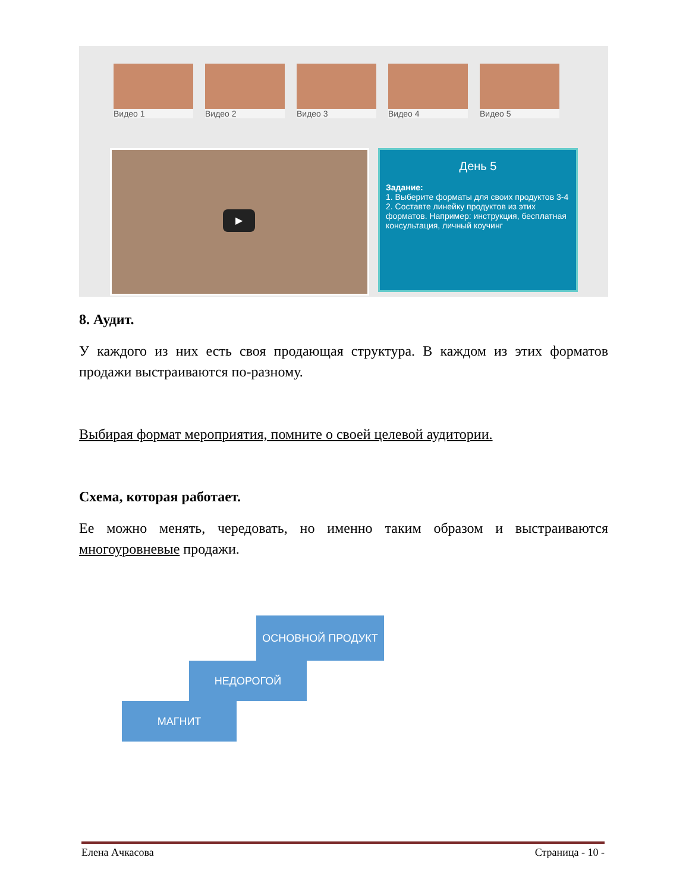Видео 1 Видео 2 Видео 3 Видео 4 Видео 5
▶
День 5
Задание:
1. Выберите форматы для своих продуктов 3-4
2. Составте линейку продуктов из этих форматов. Например: инструкция, бесплатная консультация, личный коучинг
8. Аудит.
У каждого из них есть своя продающая структура. В каждом из этих форматов продажи выстраиваются по-разному.
Выбирая формат мероприятия, помните о своей целевой аудитории.
Схема, которая работает.
Ее можно менять, чередовать, но именно таким образом и выстраиваются многоуровневые продажи.
ОСНОВНОЙ ПРОДУКТ
НЕДОРОГОЙ
МАГНИТ
Елена Ачкасова Страница - 10 -